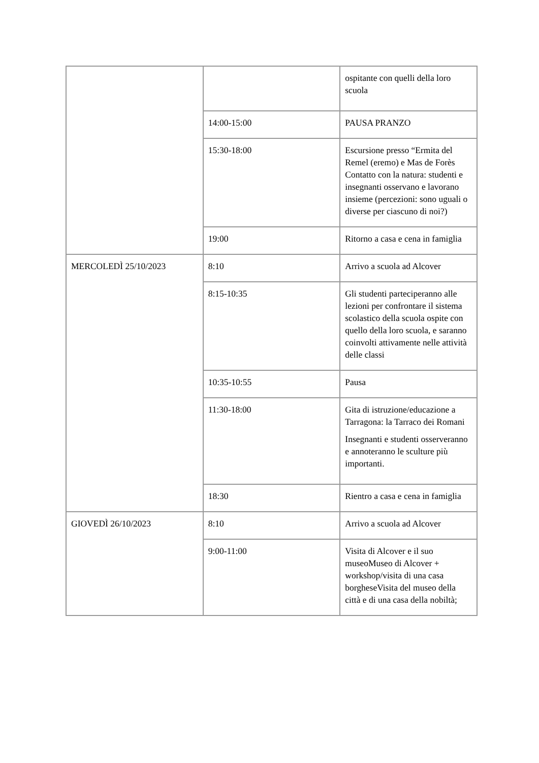| | | ospitante con quelli della loro scuola |
| | 14:00-15:00 | PAUSA PRANZO |
| | 15:30-18:00 | Escursione presso “Ermita del Remel (eremo) e Mas de Forès Contatto con la natura: studenti e insegnanti osservano e lavorano insieme (percezioni: sono uguali o diverse per ciascuno di noi?) |
| | 19:00 | Ritorno a casa e cena in famiglia |
| MERCOLEDÌ 25/10/2023 | 8:10 | Arrivo a scuola ad Alcover |
| | 8:15-10:35 | Gli studenti parteciperanno alle lezioni per confrontare il sistema scolastico della scuola ospite con quello della loro scuola, e saranno coinvolti attivamente nelle attività delle classi |
| | 10:35-10:55 | Pausa |
| | 11:30-18:00 | Gita di istruzione/educazione a Tarragona: la Tarraco dei Romani Insegnanti e studenti osserveranno e annoteranno le sculture più importanti. |
| | 18:30 | Rientro a casa e cena in famiglia |
| GIOVEDÌ 26/10/2023 | 8:10 | Arrivo a scuola ad Alcover |
| | 9:00-11:00 | Visita di Alcover e il suo museoMuseo di Alcover + workshop/visita di una casa borgheseVisita del museo della città e di una casa della nobiltà; |